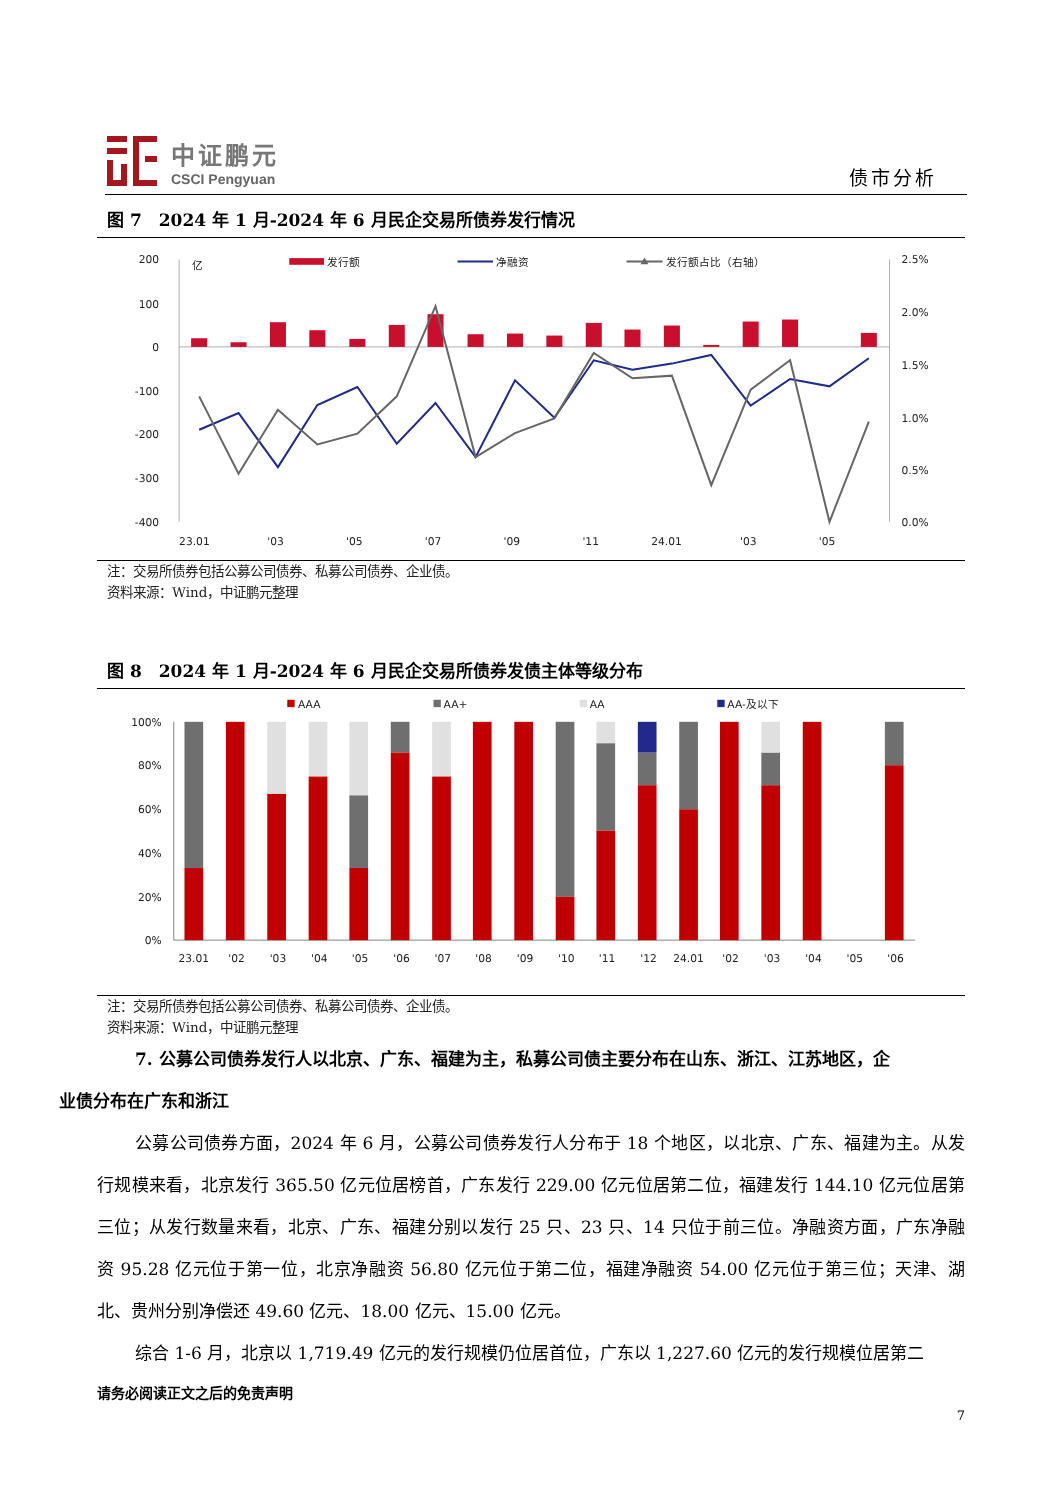中证鹏元
CSCI Pengyuan
债市分析
图 7　2024 年 1 月-2024 年 6 月民企交易所债券发行情况
200
100
0
-100
-200
-300
-400
2.5%
2.0%
1.5%
1.0%
0.5%
0.0%
亿
发行额
净融资
发行额占比（右轴）
23.01
'03
'05
'07
'09
'11
24.01
'03
'05
注：交易所债券包括公募公司债券、私募公司债券、企业债。
资料来源：Wind，中证鹏元整理
图 8　2024 年 1 月-2024 年 6 月民企交易所债券发债主体等级分布
AAA
AA+
AA
AA-及以下
100%
80%
60%
40%
20%
0%
23.01
'02
'03
'04
'05
'06
'07
'08
'09
'10
'11
'12
24.01
'02
'03
'04
'05
'06
注：交易所债券包括公募公司债券、私募公司债券、企业债。
资料来源：Wind，中证鹏元整理
7. 公募公司债券发行人以北京、广东、福建为主，私募公司债主要分布在山东、浙江、江苏地区，企
业债分布在广东和浙江
公募公司债券方面，2024 年 6 月，公募公司债券发行人分布于 18 个地区，以北京、广东、福建为主。从发行规模来看，北京发行 365.50 亿元位居榜首，广东发行 229.00 亿元位居第二位，福建发行 144.10 亿元位居第三位；从发行数量来看，北京、广东、福建分别以发行 25 只、23 只、14 只位于前三位。净融资方面，广东净融资 95.28 亿元位于第一位，北京净融资 56.80 亿元位于第二位，福建净融资 54.00 亿元位于第三位；天津、湖北、贵州分别净偿还 49.60 亿元、18.00 亿元、15.00 亿元。
综合 1-6 月，北京以 1,719.49 亿元的发行规模仍位居首位，广东以 1,227.60 亿元的发行规模位居第二
请务必阅读正文之后的免责声明
7